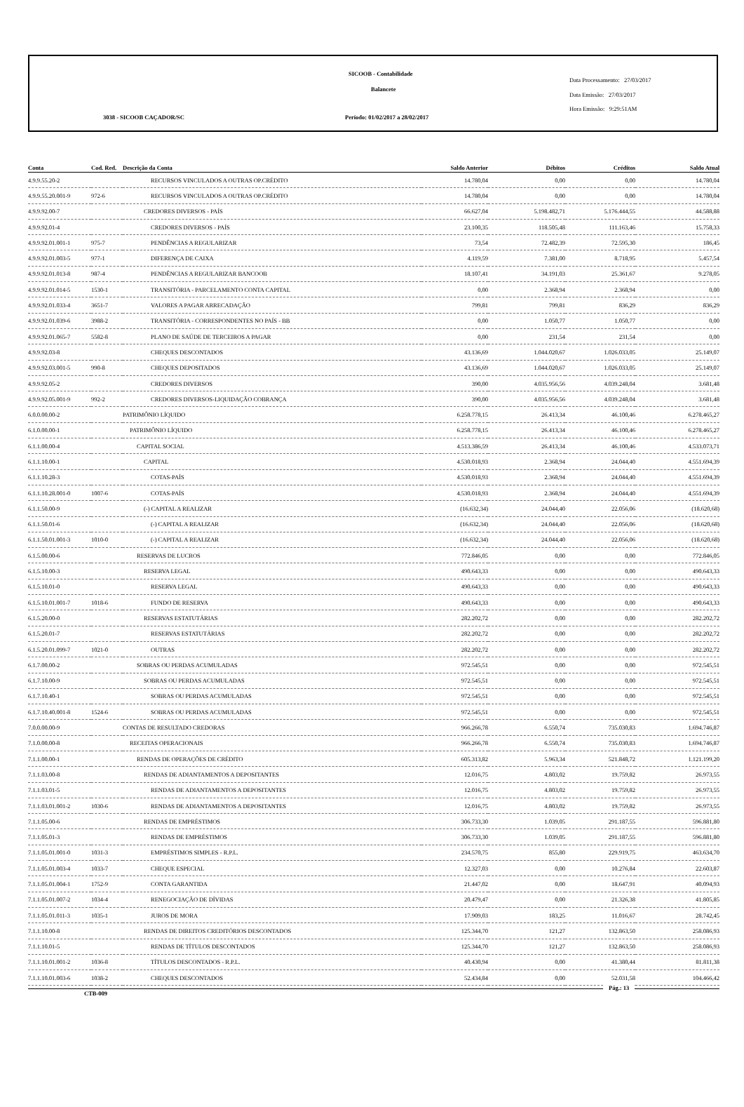SICOOB - Contabilidade
Balancete
3038 - SICOOB CAÇADOR/SC Período: 01/02/2017 a 28/02/2017
Data Processamento: 27/03/2017
Data Emissão: 27/03/2017
Hora Emissão: 9:29:51AM
| Conta | Cod. Red. | Descrição da Conta | Saldo Anterior | Débitos | Créditos | Saldo Atual |
| --- | --- | --- | --- | --- | --- | --- |
| 4.9.9.55.20-2 | | RECURSOS VINCULADOS A OUTRAS OP.CRÉDITO | 14.780,04 | 0,00 | 0,00 | 14.780,04 |
| 4.9.9.55.20.001-9 | 972-6 | RECURSOS VINCULADOS A OUTRAS OP.CRÉDITO | 14.780,04 | 0,00 | 0,00 | 14.780,04 |
| 4.9.9.92.00-7 | | CREDORES DIVERSOS - PAÍS | 66.627,04 | 5.198.482,71 | 5.176.444,55 | 44.588,88 |
| 4.9.9.92.01-4 | | CREDORES DIVERSOS - PAÍS | 23.100,35 | 118.505,48 | 111.163,46 | 15.758,33 |
| 4.9.9.92.01.001-1 | 975-7 | PENDÊNCIAS A REGULARIZAR | 73,54 | 72.482,39 | 72.595,30 | 186,45 |
| 4.9.9.92.01.003-5 | 977-1 | DIFERENÇA DE CAIXA | 4.119,59 | 7.381,00 | 8.718,95 | 5.457,54 |
| 4.9.9.92.01.013-8 | 987-4 | PENDÊNCIAS A REGULARIZAR BANCOOB | 18.107,41 | 34.191,03 | 25.361,67 | 9.278,05 |
| 4.9.9.92.01.014-5 | 1530-1 | TRANSITÓRIA - PARCELAMENTO CONTA CAPITAL | 0,00 | 2.368,94 | 2.368,94 | 0,00 |
| 4.9.9.92.01.033-4 | 3651-7 | VALORES A PAGAR ARRECADAÇÃO | 799,81 | 799,81 | 836,29 | 836,29 |
| 4.9.9.92.01.039-6 | 3988-2 | TRANSITÓRIA - CORRESPONDENTES NO PAÍS - BB | 0,00 | 1.050,77 | 1.050,77 | 0,00 |
| 4.9.9.92.01.065-7 | 5582-8 | PLANO DE SAÚDE DE TERCEIROS A PAGAR | 0,00 | 231,54 | 231,54 | 0,00 |
| 4.9.9.92.03-8 | | CHEQUES DESCONTADOS | 43.136,69 | 1.044.020,67 | 1.026.033,05 | 25.149,07 |
| 4.9.9.92.03.001-5 | 990-8 | CHEQUES DEPOSITADOS | 43.136,69 | 1.044.020,67 | 1.026.033,05 | 25.149,07 |
| 4.9.9.92.05-2 | | CREDORES DIVERSOS | 390,00 | 4.035.956,56 | 4.039.248,04 | 3.681,48 |
| 4.9.9.92.05.001-9 | 992-2 | CREDORES DIVERSOS-LIQUIDAÇÃO COBRANÇA | 390,00 | 4.035.956,56 | 4.039.248,04 | 3.681,48 |
| 6.0.0.00.00-2 | | PATRIMÔNIO LÍQUIDO | 6.258.778,15 | 26.413,34 | 46.100,46 | 6.278.465,27 |
| 6.1.0.00.00-1 | | PATRIMÔNIO LÍQUIDO | 6.258.778,15 | 26.413,34 | 46.100,46 | 6.278.465,27 |
| 6.1.1.00.00-4 | | CAPITAL SOCIAL | 4.513.386,59 | 26.413,34 | 46.100,46 | 4.533.073,71 |
| 6.1.1.10.00-1 | | CAPITAL | 4.530.018,93 | 2.368,94 | 24.044,40 | 4.551.694,39 |
| 6.1.1.10.28-3 | | COTAS-PAÍS | 4.530.018,93 | 2.368,94 | 24.044,40 | 4.551.694,39 |
| 6.1.1.10.28.001-0 | 1007-6 | COTAS-PAÍS | 4.530.018,93 | 2.368,94 | 24.044,40 | 4.551.694,39 |
| 6.1.1.50.00-9 | | (-) CAPITAL A REALIZAR | (16.632,34) | 24.044,40 | 22.056,06 | (18.620,68) |
| 6.1.1.50.01-6 | | (-) CAPITAL A REALIZAR | (16.632,34) | 24.044,40 | 22.056,06 | (18.620,68) |
| 6.1.1.50.01.001-3 | 1010-0 | (-) CAPITAL A REALIZAR | (16.632,34) | 24.044,40 | 22.056,06 | (18.620,68) |
| 6.1.5.00.00-6 | | RESERVAS DE LUCROS | 772.846,05 | 0,00 | 0,00 | 772.846,05 |
| 6.1.5.10.00-3 | | RESERVA LEGAL | 490.643,33 | 0,00 | 0,00 | 490.643,33 |
| 6.1.5.10.01-0 | | RESERVA LEGAL | 490.643,33 | 0,00 | 0,00 | 490.643,33 |
| 6.1.5.10.01.001-7 | 1018-6 | FUNDO DE RESERVA | 490.643,33 | 0,00 | 0,00 | 490.643,33 |
| 6.1.5.20.00-0 | | RESERVAS ESTATUTÁRIAS | 282.202,72 | 0,00 | 0,00 | 282.202,72 |
| 6.1.5.20.01-7 | | RESERVAS ESTATUTÁRIAS | 282.202,72 | 0,00 | 0,00 | 282.202,72 |
| 6.1.5.20.01.099-7 | 1021-0 | OUTRAS | 282.202,72 | 0,00 | 0,00 | 282.202,72 |
| 6.1.7.00.00-2 | | SOBRAS OU PERDAS ACUMULADAS | 972.545,51 | 0,00 | 0,00 | 972.545,51 |
| 6.1.7.10.00-9 | | SOBRAS OU PERDAS ACUMULADAS | 972.545,51 | 0,00 | 0,00 | 972.545,51 |
| 6.1.7.10.40-1 | | SOBRAS OU PERDAS ACUMULADAS | 972.545,51 | 0,00 | 0,00 | 972.545,51 |
| 6.1.7.10.40.001-8 | 1524-6 | SOBRAS OU PERDAS ACUMULADAS | 972.545,51 | 0,00 | 0,00 | 972.545,51 |
| 7.0.0.00.00-9 | | CONTAS DE RESULTADO CREDORAS | 966.266,78 | 6.550,74 | 735.030,83 | 1.694.746,87 |
| 7.1.0.00.00-8 | | RECEITAS OPERACIONAIS | 966.266,78 | 6.550,74 | 735.030,83 | 1.694.746,87 |
| 7.1.1.00.00-1 | | RENDAS DE OPERAÇÕES DE CRÉDITO | 605.313,82 | 5.963,34 | 521.848,72 | 1.121.199,20 |
| 7.1.1.03.00-8 | | RENDAS DE ADIANTAMENTOS A DEPOSITANTES | 12.016,75 | 4.803,02 | 19.759,82 | 26.973,55 |
| 7.1.1.03.01-5 | | RENDAS DE ADIANTAMENTOS A DEPOSITANTES | 12.016,75 | 4.803,02 | 19.759,82 | 26.973,55 |
| 7.1.1.03.01.001-2 | 1030-6 | RENDAS DE ADIANTAMENTOS A DEPOSITANTES | 12.016,75 | 4.803,02 | 19.759,82 | 26.973,55 |
| 7.1.1.05.00-6 | | RENDAS DE EMPRÉSTIMOS | 306.733,30 | 1.039,05 | 291.187,55 | 596.881,80 |
| 7.1.1.05.01-3 | | RENDAS DE EMPRÉSTIMOS | 306.733,30 | 1.039,05 | 291.187,55 | 596.881,80 |
| 7.1.1.05.01.001-0 | 1031-3 | EMPRÉSTIMOS SIMPLES - R.P.L. | 234.570,75 | 855,80 | 229.919,75 | 463.634,70 |
| 7.1.1.05.01.003-4 | 1033-7 | CHEQUE ESPECIAL | 12.327,03 | 0,00 | 10.276,84 | 22.603,87 |
| 7.1.1.05.01.004-1 | 1752-9 | CONTA GARANTIDA | 21.447,02 | 0,00 | 18.647,91 | 40.094,93 |
| 7.1.1.05.01.007-2 | 1034-4 | RENEGOCIAÇÃO DE DÍVIDAS | 20.479,47 | 0,00 | 21.326,38 | 41.805,85 |
| 7.1.1.05.01.011-3 | 1035-1 | JUROS DE MORA | 17.909,03 | 183,25 | 11.016,67 | 28.742,45 |
| 7.1.1.10.00-8 | | RENDAS DE DIREITOS CREDITÓRIOS DESCONTADOS | 125.344,70 | 121,27 | 132.863,50 | 258.086,93 |
| 7.1.1.10.01-5 | | RENDAS DE TÍTULOS DESCONTADOS | 125.344,70 | 121,27 | 132.863,50 | 258.086,93 |
| 7.1.1.10.01.001-2 | 1036-8 | TÍTULOS DESCONTADOS - R.P.L. | 40.430,94 | 0,00 | 41.380,44 | 81.811,38 |
| 7.1.1.10.01.003-6 | 1038-2 | CHEQUES DESCONTADOS | 52.434,84 | 0,00 | 52.031,58 | 104.466,42 |
CTB-009
Pág.: 13